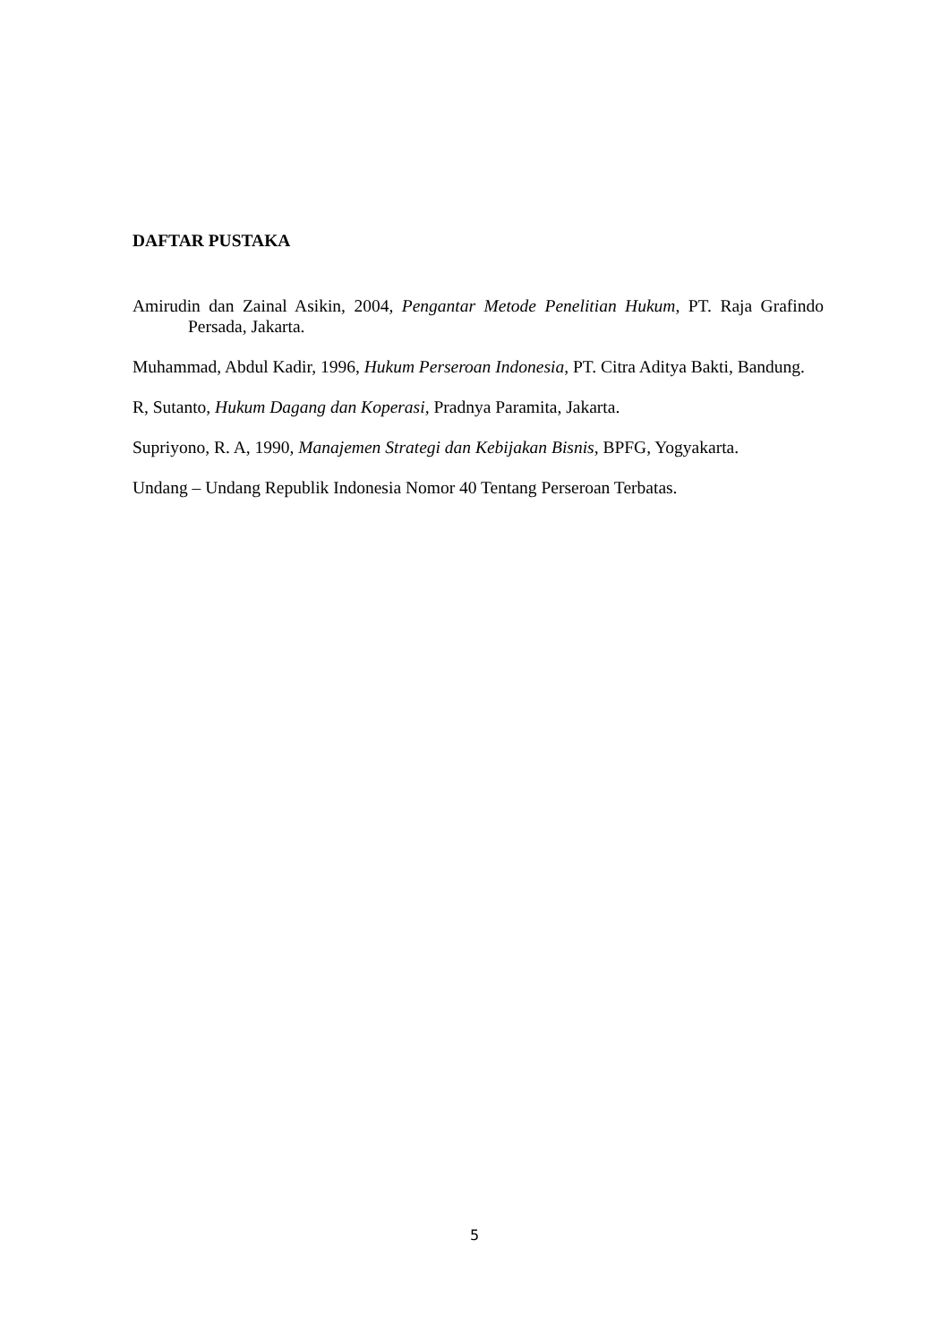DAFTAR PUSTAKA
Amirudin dan Zainal Asikin, 2004, Pengantar Metode Penelitian Hukum, PT. Raja Grafindo Persada, Jakarta.
Muhammad, Abdul Kadir, 1996, Hukum Perseroan Indonesia, PT. Citra Aditya Bakti, Bandung.
R, Sutanto, Hukum Dagang dan Koperasi, Pradnya Paramita, Jakarta.
Supriyono, R. A, 1990, Manajemen Strategi dan Kebijakan Bisnis, BPFG, Yogyakarta.
Undang – Undang Republik Indonesia Nomor 40 Tentang Perseroan Terbatas.
5